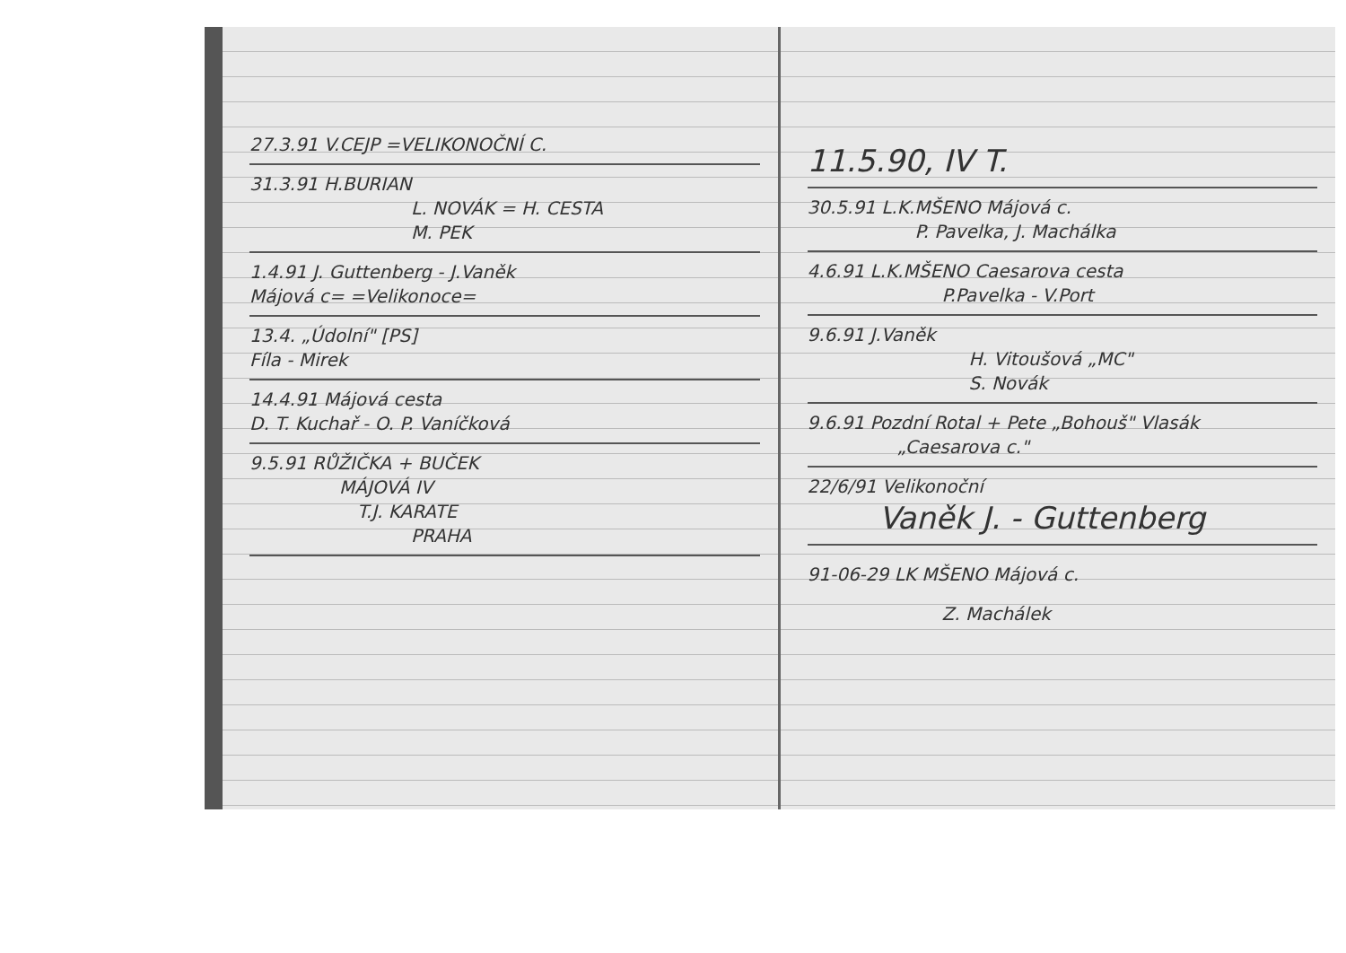27.3.91 V.CEJP =VELIKONOČNÍ C.
31.3.91 H.BURIAN
L. NOVÁK = H. CESTA
M. PEK
1.4.91 J. Guttenberg - J.Vaněk
Májová c= =Velikonoce=
13.4. „Údolní" [PS]
Fíla - Mirek
14.4.91 Májová cesta
D. T. Kuchař - O. P. Vaníčková
9.5.91 RŮŽIČKA + BUČEK
MÁJOVÁ IV
T.J. KARATE
PRAHA
11.5.90, IV T.
30.5.91 L.K.MŠENO Májová c.
P. Pavelka, J. Machálka
4.6.91 L.K.MŠENO Caesarova cesta
P.Pavelka - V.Port
9.6.91 J.Vaněk
H. Vitoušová „MC"
S. Novák
9.6.91 Pozdní Rotal + Pete „Bohouš" Vlasák
„Caesarova c."
22/6/91 Velikonoční
Vaněk J. - Guttenberg
91-06-29 LK MŠENO Májová c.
Z. Machálek